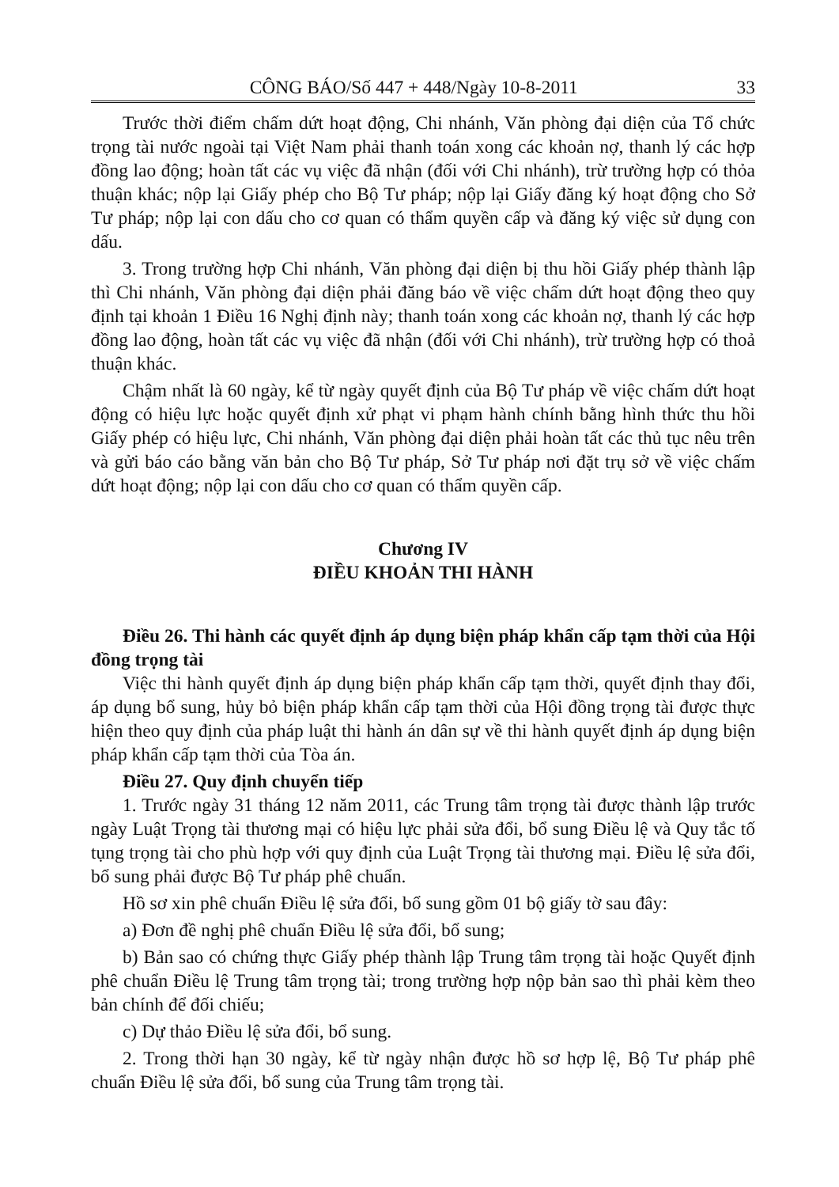CÔNG BÁO/Số 447 + 448/Ngày 10-8-2011 33
Trước thời điểm chấm dứt hoạt động, Chi nhánh, Văn phòng đại diện của Tổ chức trọng tài nước ngoài tại Việt Nam phải thanh toán xong các khoản nợ, thanh lý các hợp đồng lao động; hoàn tất các vụ việc đã nhận (đối với Chi nhánh), trừ trường hợp có thỏa thuận khác; nộp lại Giấy phép cho Bộ Tư pháp; nộp lại Giấy đăng ký hoạt động cho Sở Tư pháp; nộp lại con dấu cho cơ quan có thẩm quyền cấp và đăng ký việc sử dụng con dấu.
3. Trong trường hợp Chi nhánh, Văn phòng đại diện bị thu hồi Giấy phép thành lập thì Chi nhánh, Văn phòng đại diện phải đăng báo về việc chấm dứt hoạt động theo quy định tại khoản 1 Điều 16 Nghị định này; thanh toán xong các khoản nợ, thanh lý các hợp đồng lao động, hoàn tất các vụ việc đã nhận (đối với Chi nhánh), trừ trường hợp có thoả thuận khác.
Chậm nhất là 60 ngày, kể từ ngày quyết định của Bộ Tư pháp về việc chấm dứt hoạt động có hiệu lực hoặc quyết định xử phạt vi phạm hành chính bằng hình thức thu hồi Giấy phép có hiệu lực, Chi nhánh, Văn phòng đại diện phải hoàn tất các thủ tục nêu trên và gửi báo cáo bằng văn bản cho Bộ Tư pháp, Sở Tư pháp nơi đặt trụ sở về việc chấm dứt hoạt động; nộp lại con dấu cho cơ quan có thẩm quyền cấp.
Chương IV
ĐIỀU KHOẢN THI HÀNH
Điều 26. Thi hành các quyết định áp dụng biện pháp khẩn cấp tạm thời của Hội đồng trọng tài
Việc thi hành quyết định áp dụng biện pháp khẩn cấp tạm thời, quyết định thay đổi, áp dụng bổ sung, hủy bỏ biện pháp khẩn cấp tạm thời của Hội đồng trọng tài được thực hiện theo quy định của pháp luật thi hành án dân sự về thi hành quyết định áp dụng biện pháp khẩn cấp tạm thời của Tòa án.
Điều 27. Quy định chuyển tiếp
1. Trước ngày 31 tháng 12 năm 2011, các Trung tâm trọng tài được thành lập trước ngày Luật Trọng tài thương mại có hiệu lực phải sửa đổi, bổ sung Điều lệ và Quy tắc tố tụng trọng tài cho phù hợp với quy định của Luật Trọng tài thương mại. Điều lệ sửa đổi, bổ sung phải được Bộ Tư pháp phê chuẩn.
Hồ sơ xin phê chuẩn Điều lệ sửa đổi, bổ sung gồm 01 bộ giấy tờ sau đây:
a) Đơn đề nghị phê chuẩn Điều lệ sửa đổi, bổ sung;
b) Bản sao có chứng thực Giấy phép thành lập Trung tâm trọng tài hoặc Quyết định phê chuẩn Điều lệ Trung tâm trọng tài; trong trường hợp nộp bản sao thì phải kèm theo bản chính để đối chiếu;
c) Dự thảo Điều lệ sửa đổi, bổ sung.
2. Trong thời hạn 30 ngày, kể từ ngày nhận được hồ sơ hợp lệ, Bộ Tư pháp phê chuẩn Điều lệ sửa đổi, bổ sung của Trung tâm trọng tài.